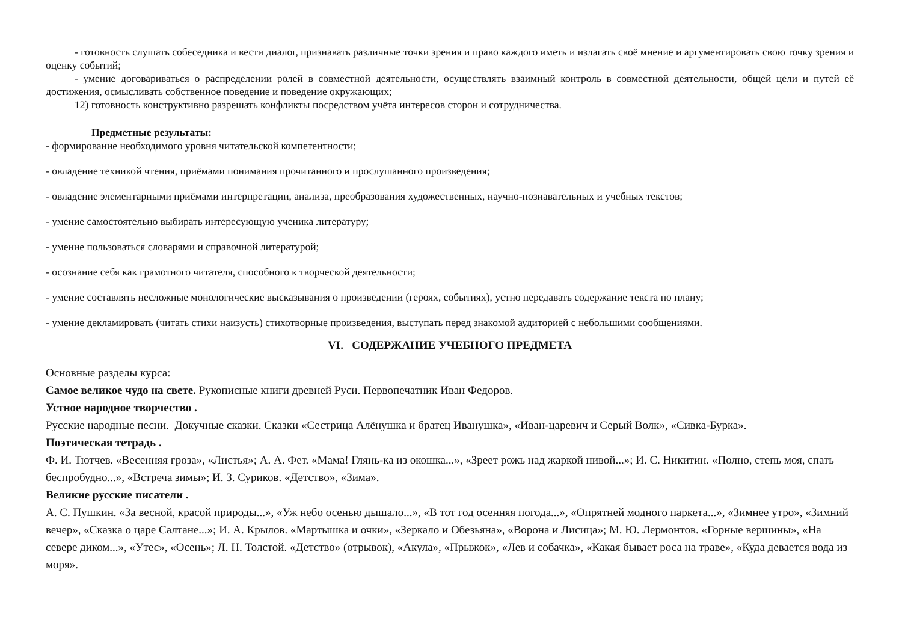- готовность слушать собеседника и вести диалог, признавать различные точки зрения и право каждого иметь и излагать своё мнение и аргументировать свою точку зрения и оценку событий;
- умение договариваться о распределении ролей в совместной деятельности, осуществлять взаимный контроль в совместной деятельности, общей цели и путей её достижения, осмысливать собственное поведение и поведение окружающих;
12) готовность конструктивно разрешать конфликты посредством учёта интересов сторон и сотрудничества.
Предметные результаты:
- формирование необходимого уровня читательской компетентности;
- овладение техникой чтения, приёмами понимания прочитанного и прослушанного произведения;
- овладение элементарными приёмами интерпретации, анализа, преобразования художественных, научно-познавательных и учебных текстов;
- умение самостоятельно выбирать интересующую ученика литературу;
- умение пользоваться словарями и справочной литературой;
- осознание себя как грамотного читателя, способного к творческой деятельности;
- умение составлять несложные монологические высказывания о произведении (героях, событиях), устно передавать содержание текста по плану;
- умение декламировать (читать стихи наизусть) стихотворные произведения, выступать перед знакомой аудиторией с небольшими сообщениями.
VI. СОДЕРЖАНИЕ УЧЕБНОГО ПРЕДМЕТА
Основные разделы курса:
Самое великое чудо на свете. Рукописные книги древней Руси. Первопечатник Иван Федоров.
Устное народное творчество .
Русские народные песни. Докучные сказки. Сказки «Сестрица Алёнушка и братец Иванушка», «Иван-царевич и Серый Волк», «Сивка-Бурка».
Поэтическая тетрадь .
Ф. И. Тютчев. «Весенняя гроза», «Листья»; А. А. Фет. «Мама! Глянь-ка из окошка...», «Зреет рожь над жаркой нивой...»; И. С. Никитин. «Полно, степь моя, спать беспробудно...», «Встреча зимы»; И. З. Суриков. «Детство», «Зима».
Великие русские писатели .
А. С. Пушкин. «За весной, красой природы...», «Уж небо осенью дышало...», «В тот год осенняя погода...», «Опрятней модного паркета...», «Зимнее утро», «Зимний вечер», «Сказка о царе Салтане...»; И. А. Крылов. «Мартышка и очки», «Зеркало и Обезьяна», «Ворона и Лисица»; М. Ю. Лермонтов. «Горные вершины», «На севере диком...», «Утес», «Осень»; Л. Н. Толстой. «Детство» (отрывок), «Акула», «Прыжок», «Лев и собачка», «Какая бывает роса на траве», «Куда девается вода из моря».